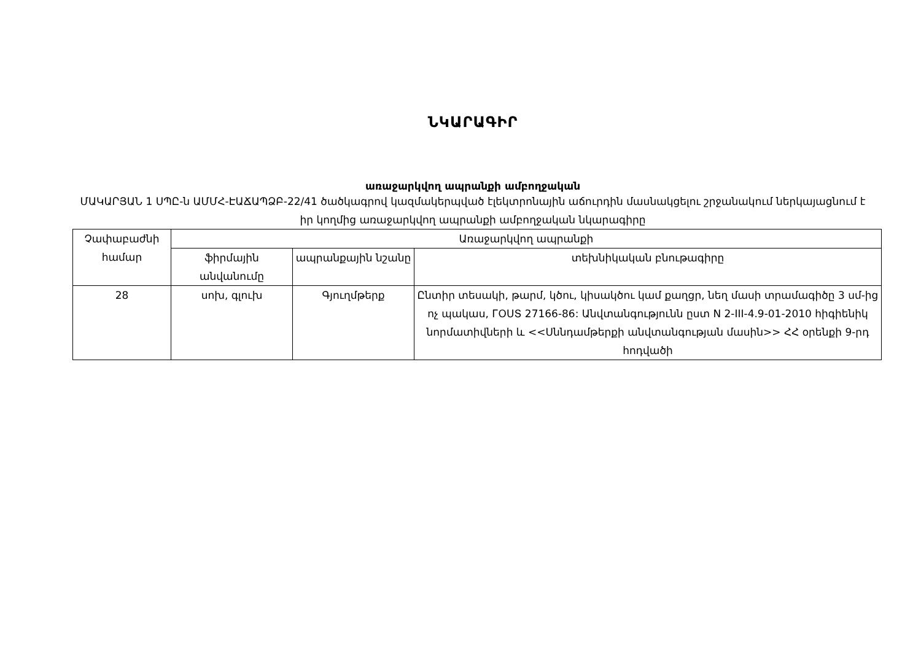ՆԿԱՐԱԳԻՐ
առաջարկվող ապրանքի ամբողջական
ՄԱԿԱՐՅԱՆ 1 ՍՊԸ-ն ԱՄՄՀ-ԷԱՃԱՊՁԲ-22/41 ծածկագրով կազմակերպված էլեկտրոնային աճուրդին մասնակցելու շրջանակում ներկայացնում է իր կողմից առաջարկվող ապրանքի ամբողջական նկարագիրը
| Չափաբաժնի համար | Առաջարկվող ապրանքի | | |
| --- | --- | --- | --- |
| | ֆիրմային անվանումը | ապրանքային նշանը | տեխնիկական բնութագիրը |
| 28 | սոխ, գլուխ | Գյուղմթերք | Ընտիր տեսակի, թարմ, կծու, կիսակծու կամ քաղցր, նեղ մասի տրամագիծը 3 սմ-ից ոչ պակաս, ГОՍՏ 27166-86: Անվտանգությունն ըստ N 2-III-4.9-01-2010 հիգիենիկ նորմատիվների և <<Սննդամթերքի անվտանգության մասին>> ՀՀ օրենքի 9-րդ հոդվածի |